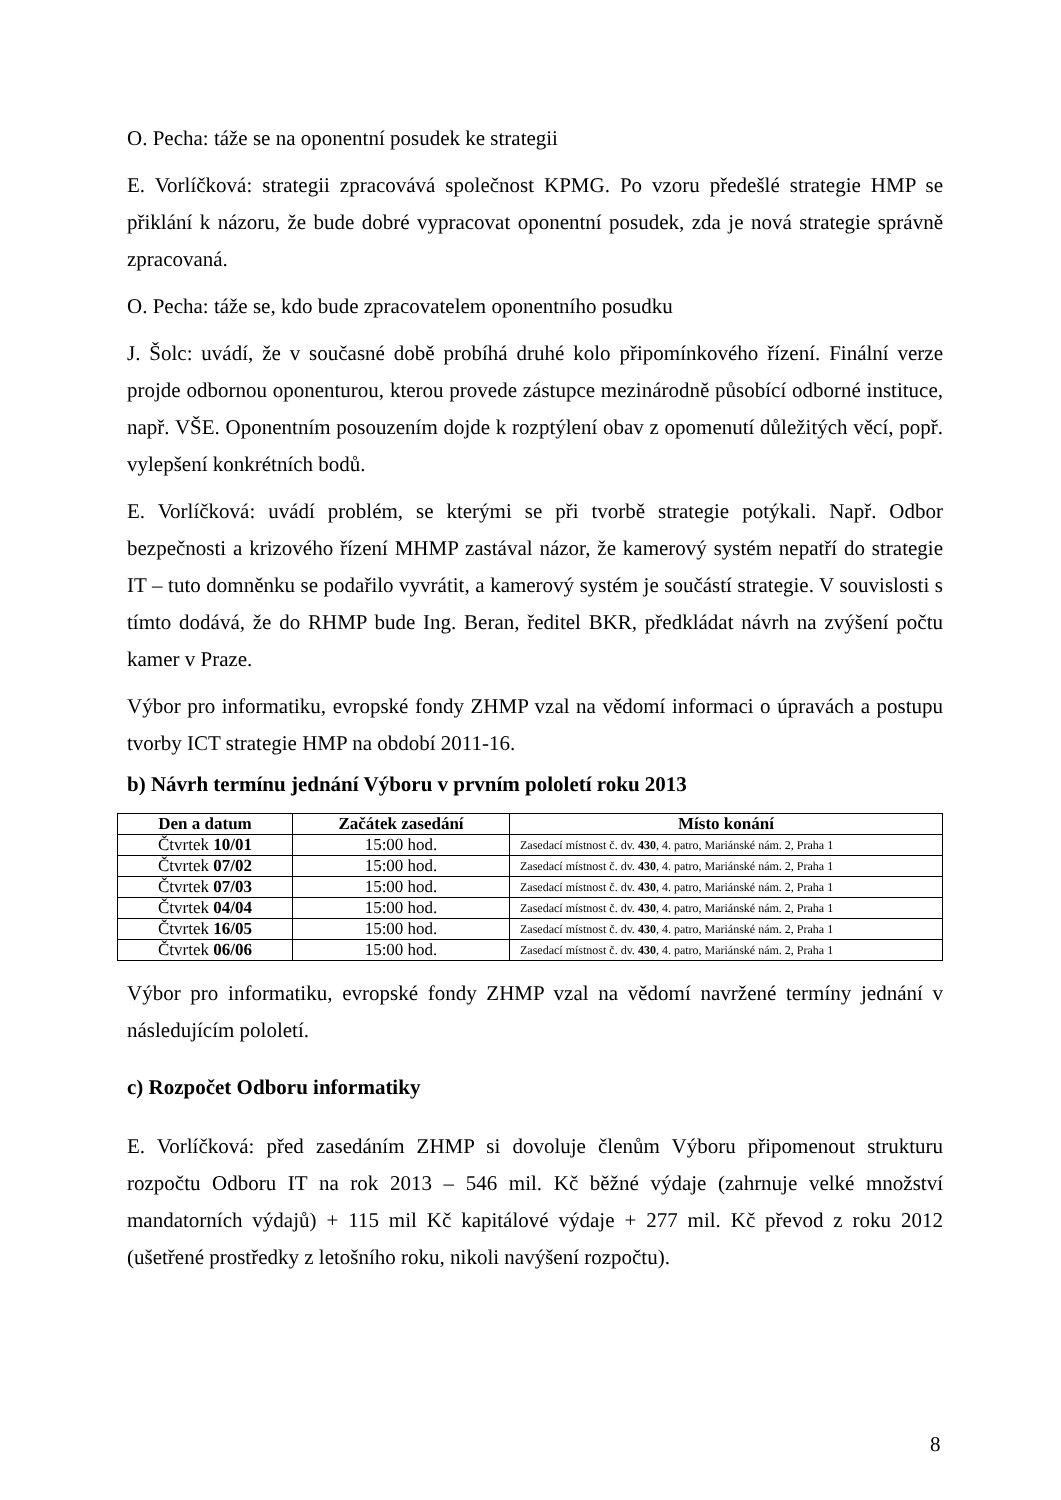O. Pecha: táže se na oponentní posudek ke strategii
E. Vorlíčková: strategii zpracovává společnost KPMG. Po vzoru předešlé strategie HMP se přiklání k názoru, že bude dobré vypracovat oponentní posudek, zda je nová strategie správně zpracovaná.
O. Pecha: táže se, kdo bude zpracovatelem oponentního posudku
J. Šolc: uvádí, že v současné době probíhá druhé kolo připomínkového řízení. Finální verze projde odbornou oponenturou, kterou provede zástupce mezinárodně působící odborné instituce, např. VŠE. Oponentním posouzením dojde k rozptýlení obav z opomenutí důležitých věcí, popř. vylepšení konkrétních bodů.
E. Vorlíčková: uvádí problém, se kterými se při tvorbě strategie potýkali. Např. Odbor bezpečnosti a krizového řízení MHMP zastával názor, že kamerový systém nepatří do strategie IT – tuto domněnku se podařilo vyvrátit, a kamerový systém je součástí strategie. V souvislosti s tímto dodává, že do RHMP bude Ing. Beran, ředitel BKR, předkládat návrh na zvýšení počtu kamer v Praze.
Výbor pro informatiku, evropské fondy ZHMP vzal na vědomí informaci o úpravách a postupu tvorby ICT strategie HMP na období 2011-16.
b) Návrh termínu jednání Výboru v prvním pololetí roku 2013
| Den a datum | Začátek zasedání | Místo konání |
| --- | --- | --- |
| Čtvrtek 10/01 | 15:00 hod. | Zasedací místnost č. dv. 430 , 4. patro, Mariánské nám. 2, Praha 1 |
| Čtvrtek 07/02 | 15:00 hod. | Zasedací místnost č. dv. 430 , 4. patro, Mariánské nám. 2, Praha 1 |
| Čtvrtek 07/03 | 15:00 hod. | Zasedací místnost č. dv. 430 , 4. patro, Mariánské nám. 2, Praha 1 |
| Čtvrtek 04/04 | 15:00 hod. | Zasedací místnost č. dv. 430 , 4. patro, Mariánské nám. 2, Praha 1 |
| Čtvrtek 16/05 | 15:00 hod. | Zasedací místnost č. dv. 430 , 4. patro, Mariánské nám. 2, Praha 1 |
| Čtvrtek 06/06 | 15:00 hod. | Zasedací místnost č. dv. 430 , 4. patro, Mariánské nám. 2, Praha 1 |
Výbor pro informatiku, evropské fondy ZHMP vzal na vědomí navržené termíny jednání v následujícím pololetí.
c) Rozpočet Odboru informatiky
E. Vorlíčková: před zasedáním ZHMP si dovoluje členům Výboru připomenout strukturu rozpočtu Odboru IT na rok 2013 – 546 mil. Kč běžné výdaje (zahrnuje velké množství mandatorních výdajů) + 115 mil Kč kapitálové výdaje + 277 mil. Kč převod z roku 2012 (ušetřené prostředky z letošního roku, nikoli navýšení rozpočtu).
8